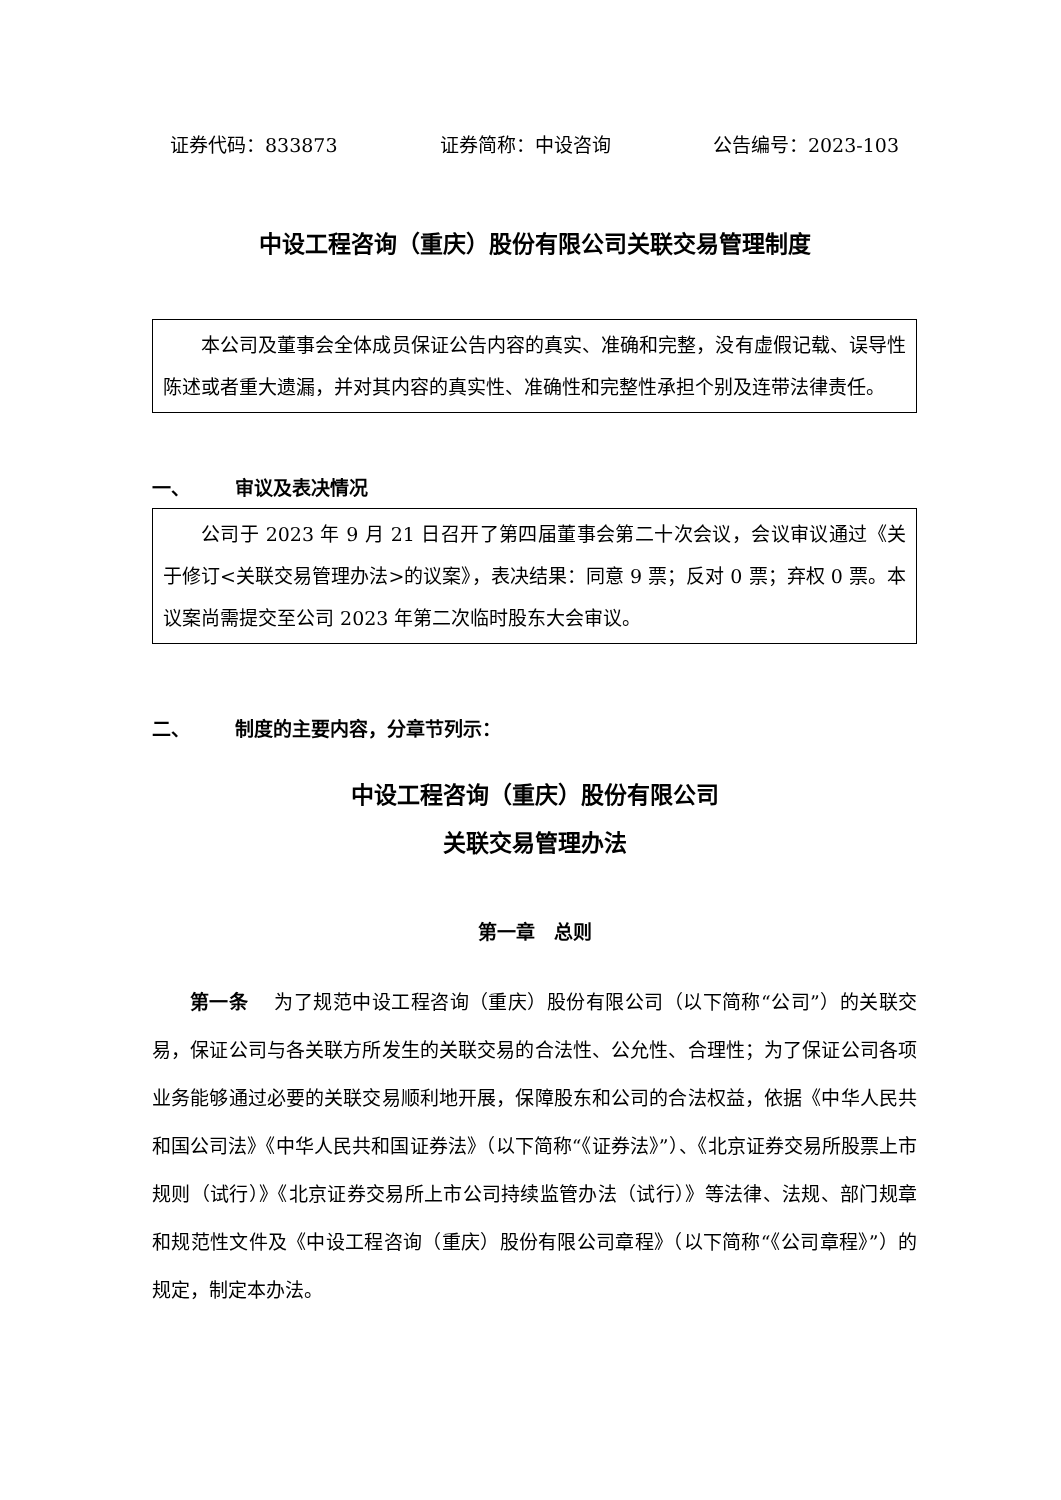证券代码：833873 证券简称：中设咨询 公告编号：2023-103
中设工程咨询（重庆）股份有限公司关联交易管理制度
本公司及董事会全体成员保证公告内容的真实、准确和完整，没有虚假记载、误导性陈述或者重大遗漏，并对其内容的真实性、准确性和完整性承担个别及连带法律责任。
一、 审议及表决情况
公司于 2023 年 9 月 21 日召开了第四届董事会第二十次会议，会议审议通过《关于修订<关联交易管理办法>的议案》，表决结果：同意 9 票；反对 0 票；弃权 0 票。本议案尚需提交至公司 2023 年第二次临时股东大会审议。
二、 制度的主要内容，分章节列示：
中设工程咨询（重庆）股份有限公司
关联交易管理办法
第一章　总则
第一条　 为了规范中设工程咨询（重庆）股份有限公司（以下简称“公司”）的关联交易，保证公司与各关联方所发生的关联交易的合法性、公允性、合理性；为了保证公司各项业务能够通过必要的关联交易顺利地开展，保障股东和公司的合法权益，依据《中华人民共和国公司法》《中华人民共和国证券法》（以下简称“《证券法》”）、《北京证券交易所股票上市规则（试行）》《北京证券交易所上市公司持续监管办法（试行）》等法律、法规、部门规章和规范性文件及《中设工程咨询（重庆）股份有限公司章程》（以下简称“《公司章程》”）的规定，制定本办法。